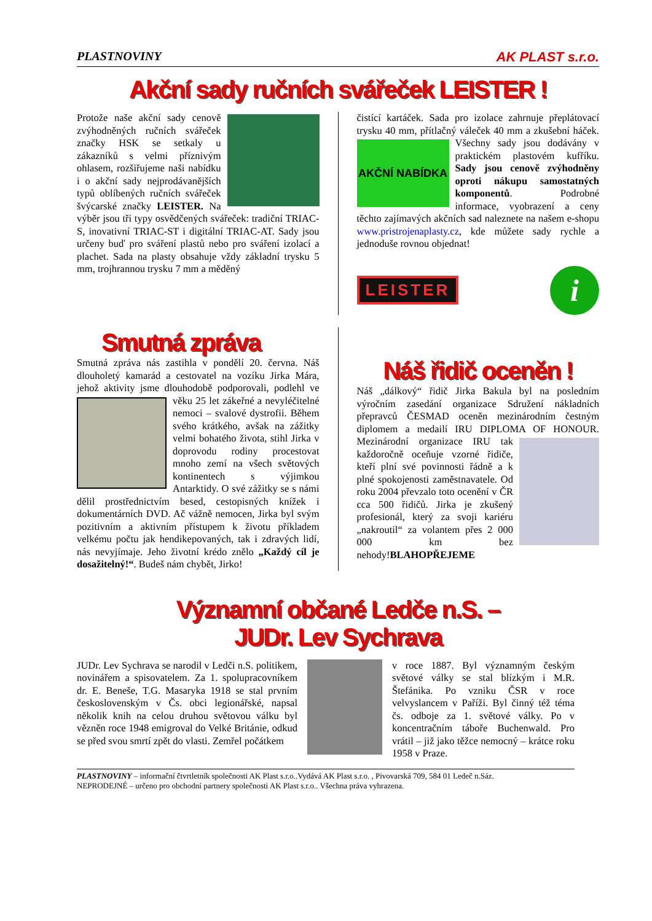PLASTNOVINY AK PLAST s.r.o.
Akční sady ručních svářeček LEISTER !
Protože naše akční sady cenově zvýhodněných ručních svářeček značky HSK se setkaly u zákazníků s velmi příznivým ohlasem, rozšiřujeme naši nabídku i o akční sady nejprodávanějších typů oblíbených ručních svářeček švýcarské značky LEISTER. Na výběr jsou tři typy osvědčených svářeček: tradiční TRIAC-S, inovativní TRIAC-ST i digitální TRIAC-AT. Sady jsou určeny buď pro sváření plastů nebo pro sváření izolací a plachet. Sada na plasty obsahuje vždy základní trysku 5 mm, trojhrannou trysku 7 mm a měděný
čistící kartáček. Sada pro izolace zahrnuje přeplátovací trysku 40 mm, přítlačný váleček 40 mm a zkušební
AKČNÍ NABÍDKA
háček. Všechny sady jsou dodávány v praktickém plastovém kufříku. Sady jsou cenově zvýhodněny oproti nákupu samostatných komponentů. Podrobné informace, vyobrazení a ceny těchto zajímavých akčních sad naleznete na našem e-shopu www.pristrojenaplasty.cz, kde můžete sady rychle a jednoduše rovnou objednat!
LEISTER i
Smutná zpráva
Smutná zpráva nás zastihla v pondělí 20. června. Náš dlouholetý kamarád a cestovatel na vozíku Jirka Mára, jehož aktivity jsme dlouhodobě podporovali, podlehl
ve věku 25 let zákeřné a nevyléčitelné nemoci – svalové dystrofii. Během svého krátkého, avšak na zážitky velmi bohatého života, stihl Jirka v doprovodu rodiny procestovat mnoho zemí na všech světových kontinentech s výjimkou Antarktidy. O své zážitky se s námi dělil prostřednictvím besed, cestopisných knížek i dokumentárních DVD. Ač vážně nemocen, Jirka byl svým pozitivním a aktivním přístupem k životu příkladem velkému počtu jak hendikepovaných, tak i zdravých lidí, nás nevyjímaje. Jeho životní krédo znělo „Každý cíl je dosažitelný!“. Budeš nám chybět, Jirko!
Náš řidič oceněn !
Náš „dálkový“ řidič Jirka Bakula byl na posledním výročním zasedání organizace Sdružení nákladních přepravců ČESMAD oceněn mezinárodním čestným diplomem a medailí IRU DIPLOMA OF HONOUR.
Mezinárodní organizace IRU tak každoročně oceňuje vzorné řidiče, kteří plní své povinnosti řádně a k plné spokojenosti zaměstnavatele. Od roku 2004 převzalo toto ocenění v ČR cca 500 řidičů. Jirka je zkušený profesionál, který za svoji kariéru „nakroutil“ za volantem přes 2 000 000 km bez nehody!BLAHOPŘEJEME
Významní občané Ledče n.S. –
JUDr. Lev Sychrava
JUDr. Lev Sychrava se narodil v Ledči n.S. politikem, novinářem a spisovatelem. Za 1. spolupracovníkem dr. E. Beneše, T.G. Masaryka 1918 se stal prvním československým v Čs. obci legionářské, napsal několik knih na celou druhou světovou válku byl vězněn roce 1948 emigroval do Velké Británie, odkud se před svou smrtí zpět do vlasti. Zemřel počátkem
v roce 1887. Byl významným českým světové války se stal blízkým i M.R. Štefánika. Po vzniku ČSR v roce velvyslancem v Paříži. Byl činný též téma čs. odboje za 1. světové války. Po v koncentračním táboře Buchenwald. Pro vrátil – již jako těžce nemocný – krátce roku 1958 v Praze.
PLASTNOVINY – informační čtvrtletník společnosti AK Plast s.r.o..Vydává AK Plast s.r.o. , Pivovarská 709, 584 01 Ledeč n.Sáz.
NEPRODEJNÉ – určeno pro obchodní partnery společnosti AK Plast s.r.o.. Všechna práva vyhrazena.